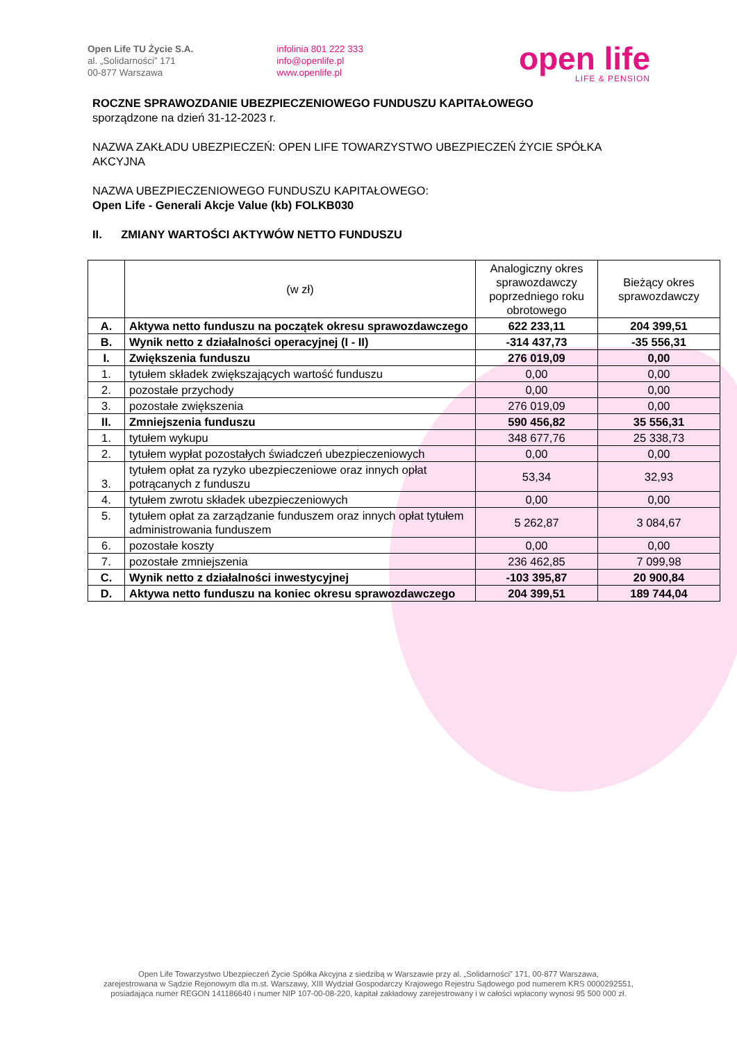Open Life TU Życie S.A.
al. „Solidarności” 171
00-877 Warszawa
infolinia 801 222 333
info@openlife.pl
www.openlife.pl
open life
LIFE & PENSION
ROCZNE SPRAWOZDANIE UBEZPIECZENIOWEGO FUNDUSZU KAPITAŁOWEGO
sporządzone na dzień 31-12-2023 r.
NAZWA ZAKŁADU UBEZPIECZEŃ: OPEN LIFE TOWARZYSTWO UBEZPIECZEŃ ŻYCIE SPÓŁKA AKCYJNA
NAZWA UBEZPIECZENIOWEGO FUNDUSZU KAPITAŁOWEGO:
Open Life - Generali Akcje Value (kb) FOLKB030
II. ZMIANY WARTOŚCI AKTYWÓW NETTO FUNDUSZU
| | (w zł) | Analogiczny okres sprawozdawczy poprzedniego roku obrotowego | Bieżący okres sprawozdawczy |
| --- | --- | --- | --- |
| A. | Aktywa netto funduszu na początek okresu sprawozdawczego | 622 233,11 | 204 399,51 |
| B. | Wynik netto z działalności operacyjnej (I - II) | -314 437,73 | -35 556,31 |
| I. | Zwiększenia funduszu | 276 019,09 | 0,00 |
| 1. | tytułem składek zwiększających wartość funduszu | 0,00 | 0,00 |
| 2. | pozostałe przychody | 0,00 | 0,00 |
| 3. | pozostałe zwiększenia | 276 019,09 | 0,00 |
| II. | Zmniejszenia funduszu | 590 456,82 | 35 556,31 |
| 1. | tytułem wykupu | 348 677,76 | 25 338,73 |
| 2. | tytułem wypłat pozostałych świadczeń ubezpieczeniowych | 0,00 | 0,00 |
| 3. | tytułem opłat za ryzyko ubezpieczeniowe oraz innych opłat potrącanych z funduszu | 53,34 | 32,93 |
| 4. | tytułem zwrotu składek ubezpieczeniowych | 0,00 | 0,00 |
| 5. | tytułem opłat za zarządzanie funduszem oraz innych opłat tytułem administrowania funduszem | 5 262,87 | 3 084,67 |
| 6. | pozostałe koszty | 0,00 | 0,00 |
| 7. | pozostałe zmniejszenia | 236 462,85 | 7 099,98 |
| C. | Wynik netto z działalności inwestycyjnej | -103 395,87 | 20 900,84 |
| D. | Aktywa netto funduszu na koniec okresu sprawozdawczego | 204 399,51 | 189 744,04 |
Open Life Towarzystwo Ubezpieczeń Życie Spółka Akcyjna z siedzibą w Warszawie przy al. „Solidarności” 171, 00-877 Warszawa,
zarejestrowana w Sądzie Rejonowym dla m.st. Warszawy, XIII Wydział Gospodarczy Krajowego Rejestru Sądowego pod numerem KRS 0000292551,
posiadająca numer REGON 141186640 i numer NIP 107-00-08-220, kapitał zakładowy zarejestrowany i w całości wpłacony wynosi 95 500 000 zł.